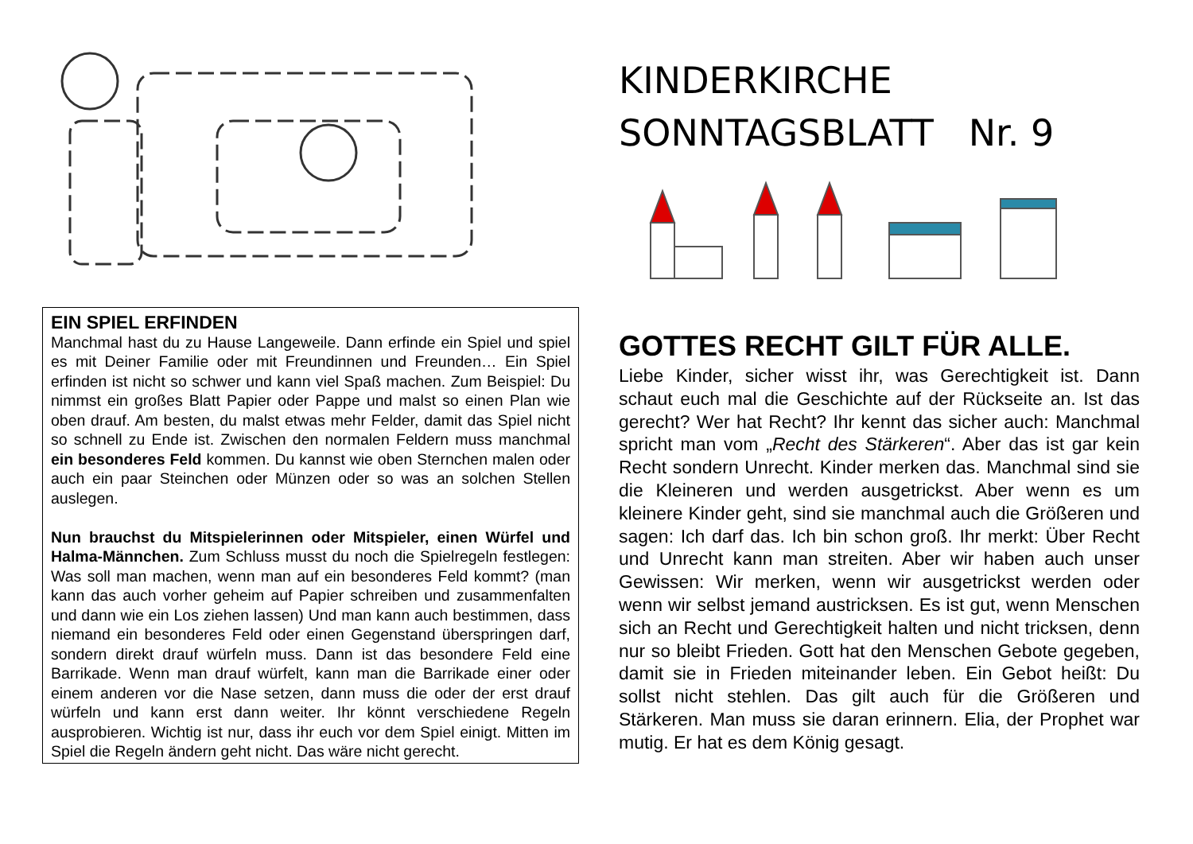EIN SPIEL ERFINDEN
Manchmal hast du zu Hause Langeweile. Dann erfinde ein Spiel und spiel es mit Deiner Familie oder mit Freundinnen und Freunden… Ein Spiel erfinden ist nicht so schwer und kann viel Spaß machen. Zum Beispiel: Du nimmst ein großes Blatt Papier oder Pappe und malst so einen Plan wie oben drauf. Am besten, du malst etwas mehr Felder, damit das Spiel nicht so schnell zu Ende ist. Zwischen den normalen Feldern muss manchmal ein besonderes Feld kommen. Du kannst wie oben Sternchen malen oder auch ein paar Steinchen oder Münzen oder so was an solchen Stellen auslegen.
Nun brauchst du Mitspielerinnen oder Mitspieler, einen Würfel und Halma-Männchen. Zum Schluss musst du noch die Spielregeln festlegen: Was soll man machen, wenn man auf ein besonderes Feld kommt? (man kann das auch vorher geheim auf Papier schreiben und zusammenfalten und dann wie ein Los ziehen lassen) Und man kann auch bestimmen, dass niemand ein besonderes Feld oder einen Gegenstand überspringen darf, sondern direkt drauf würfeln muss. Dann ist das besondere Feld eine Barrikade. Wenn man drauf würfelt, kann man die Barrikade einer oder einem anderen vor die Nase setzen, dann muss die oder der erst drauf würfeln und kann erst dann weiter. Ihr könnt verschiedene Regeln ausprobieren. Wichtig ist nur, dass ihr euch vor dem Spiel einigt. Mitten im Spiel die Regeln ändern geht nicht. Das wäre nicht gerecht.
KINDERKIRCHE
SONNTAGSBLATT Nr. 9
GOTTES RECHT GILT FÜR ALLE.
Liebe Kinder, sicher wisst ihr, was Gerechtigkeit ist. Dann schaut euch mal die Geschichte auf der Rückseite an. Ist das gerecht? Wer hat Recht? Ihr kennt das sicher auch: Manchmal spricht man vom „Recht des Stärkeren“. Aber das ist gar kein Recht sondern Unrecht. Kinder merken das. Manchmal sind sie die Kleineren und werden ausgetrickst. Aber wenn es um kleinere Kinder geht, sind sie manchmal auch die Größeren und sagen: Ich darf das. Ich bin schon groß. Ihr merkt: Über Recht und Unrecht kann man streiten. Aber wir haben auch unser Gewissen: Wir merken, wenn wir ausgetrickst werden oder wenn wir selbst jemand austricksen. Es ist gut, wenn Menschen sich an Recht und Gerechtigkeit halten und nicht tricksen, denn nur so bleibt Frieden. Gott hat den Menschen Gebote gegeben, damit sie in Frieden miteinander leben. Ein Gebot heißt: Du sollst nicht stehlen. Das gilt auch für die Größeren und Stärkeren. Man muss sie daran erinnern. Elia, der Prophet war mutig. Er hat es dem König gesagt.